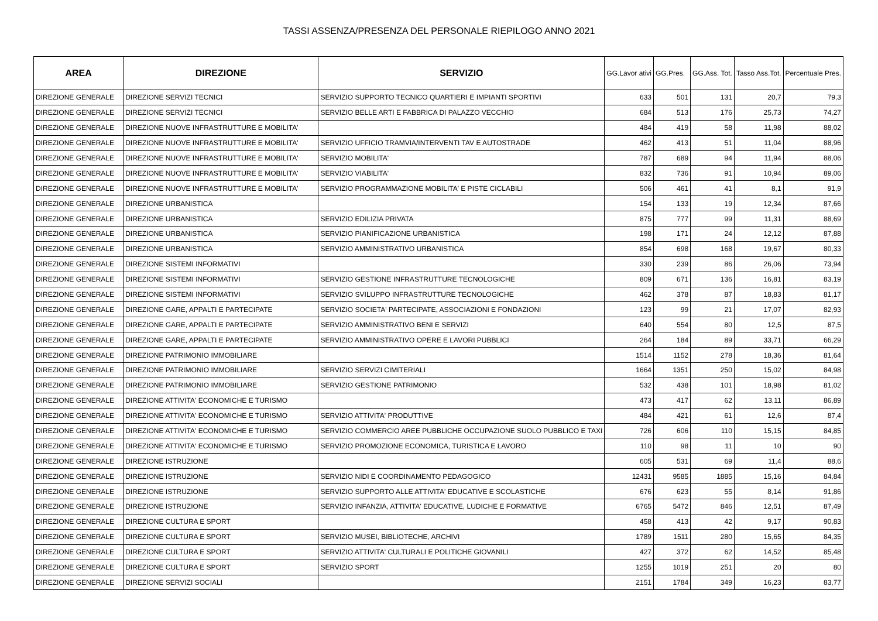TASSI ASSENZA/PRESENZA DEL PERSONALE RIEPILOGO ANNO 2021
| AREA | DIREZIONE | SERVIZIO | GG.Lavor ativi | GG.Pres. | GG.Ass. Tot. | Tasso Ass.Tot. | Percentuale Pres. |
| --- | --- | --- | --- | --- | --- | --- | --- |
| DIREZIONE GENERALE | DIREZIONE SERVIZI TECNICI | SERVIZIO SUPPORTO TECNICO QUARTIERI E IMPIANTI SPORTIVI | 633 | 501 | 131 | 20,7 | 79,3 |
| DIREZIONE GENERALE | DIREZIONE SERVIZI TECNICI | SERVIZIO BELLE ARTI E FABBRICA DI PALAZZO VECCHIO | 684 | 513 | 176 | 25,73 | 74,27 |
| DIREZIONE GENERALE | DIREZIONE NUOVE INFRASTRUTTURE E MOBILITA' | | 484 | 419 | 58 | 11,98 | 88,02 |
| DIREZIONE GENERALE | DIREZIONE NUOVE INFRASTRUTTURE E MOBILITA' | SERVIZIO UFFICIO TRAMVIA/INTERVENTI TAV E AUTOSTRADE | 462 | 413 | 51 | 11,04 | 88,96 |
| DIREZIONE GENERALE | DIREZIONE NUOVE INFRASTRUTTURE E MOBILITA' | SERVIZIO MOBILITA' | 787 | 689 | 94 | 11,94 | 88,06 |
| DIREZIONE GENERALE | DIREZIONE NUOVE INFRASTRUTTURE E MOBILITA' | SERVIZIO VIABILITA' | 832 | 736 | 91 | 10,94 | 89,06 |
| DIREZIONE GENERALE | DIREZIONE NUOVE INFRASTRUTTURE E MOBILITA' | SERVIZIO PROGRAMMAZIONE MOBILITA' E PISTE CICLABILI | 506 | 461 | 41 | 8,1 | 91,9 |
| DIREZIONE GENERALE | DIREZIONE URBANISTICA | | 154 | 133 | 19 | 12,34 | 87,66 |
| DIREZIONE GENERALE | DIREZIONE URBANISTICA | SERVIZIO EDILIZIA PRIVATA | 875 | 777 | 99 | 11,31 | 88,69 |
| DIREZIONE GENERALE | DIREZIONE URBANISTICA | SERVIZIO PIANIFICAZIONE URBANISTICA | 198 | 171 | 24 | 12,12 | 87,88 |
| DIREZIONE GENERALE | DIREZIONE URBANISTICA | SERVIZIO AMMINISTRATIVO URBANISTICA | 854 | 698 | 168 | 19,67 | 80,33 |
| DIREZIONE GENERALE | DIREZIONE SISTEMI INFORMATIVI | | 330 | 239 | 86 | 26,06 | 73,94 |
| DIREZIONE GENERALE | DIREZIONE SISTEMI INFORMATIVI | SERVIZIO GESTIONE INFRASTRUTTURE TECNOLOGICHE | 809 | 671 | 136 | 16,81 | 83,19 |
| DIREZIONE GENERALE | DIREZIONE SISTEMI INFORMATIVI | SERVIZIO SVILUPPO INFRASTRUTTURE TECNOLOGICHE | 462 | 378 | 87 | 18,83 | 81,17 |
| DIREZIONE GENERALE | DIREZIONE GARE, APPALTI E PARTECIPATE | SERVIZIO SOCIETA' PARTECIPATE, ASSOCIAZIONI E FONDAZIONI | 123 | 99 | 21 | 17,07 | 82,93 |
| DIREZIONE GENERALE | DIREZIONE GARE, APPALTI E PARTECIPATE | SERVIZIO AMMINISTRATIVO BENI E SERVIZI | 640 | 554 | 80 | 12,5 | 87,5 |
| DIREZIONE GENERALE | DIREZIONE GARE, APPALTI E PARTECIPATE | SERVIZIO AMMINISTRATIVO OPERE E LAVORI PUBBLICI | 264 | 184 | 89 | 33,71 | 66,29 |
| DIREZIONE GENERALE | DIREZIONE PATRIMONIO IMMOBILIARE | | 1514 | 1152 | 278 | 18,36 | 81,64 |
| DIREZIONE GENERALE | DIREZIONE PATRIMONIO IMMOBILIARE | SERVIZIO SERVIZI CIMITERIALI | 1664 | 1351 | 250 | 15,02 | 84,98 |
| DIREZIONE GENERALE | DIREZIONE PATRIMONIO IMMOBILIARE | SERVIZIO GESTIONE PATRIMONIO | 532 | 438 | 101 | 18,98 | 81,02 |
| DIREZIONE GENERALE | DIREZIONE ATTIVITA' ECONOMICHE E TURISMO | | 473 | 417 | 62 | 13,11 | 86,89 |
| DIREZIONE GENERALE | DIREZIONE ATTIVITA' ECONOMICHE E TURISMO | SERVIZIO ATTIVITA' PRODUTTIVE | 484 | 421 | 61 | 12,6 | 87,4 |
| DIREZIONE GENERALE | DIREZIONE ATTIVITA' ECONOMICHE E TURISMO | SERVIZIO COMMERCIO AREE PUBBLICHE OCCUPAZIONE SUOLO PUBBLICO E TAXI | 726 | 606 | 110 | 15,15 | 84,85 |
| DIREZIONE GENERALE | DIREZIONE ATTIVITA' ECONOMICHE E TURISMO | SERVIZIO PROMOZIONE ECONOMICA, TURISTICA E LAVORO | 110 | 98 | 11 | 10 | 90 |
| DIREZIONE GENERALE | DIREZIONE ISTRUZIONE | | 605 | 531 | 69 | 11,4 | 88,6 |
| DIREZIONE GENERALE | DIREZIONE ISTRUZIONE | SERVIZIO NIDI E COORDINAMENTO PEDAGOGICO | 12431 | 9585 | 1885 | 15,16 | 84,84 |
| DIREZIONE GENERALE | DIREZIONE ISTRUZIONE | SERVIZIO SUPPORTO ALLE ATTIVITA' EDUCATIVE E SCOLASTICHE | 676 | 623 | 55 | 8,14 | 91,86 |
| DIREZIONE GENERALE | DIREZIONE ISTRUZIONE | SERVIZIO INFANZIA, ATTIVITA' EDUCATIVE, LUDICHE E FORMATIVE | 6765 | 5472 | 846 | 12,51 | 87,49 |
| DIREZIONE GENERALE | DIREZIONE CULTURA E SPORT | | 458 | 413 | 42 | 9,17 | 90,83 |
| DIREZIONE GENERALE | DIREZIONE CULTURA E SPORT | SERVIZIO MUSEI, BIBLIOTECHE, ARCHIVI | 1789 | 1511 | 280 | 15,65 | 84,35 |
| DIREZIONE GENERALE | DIREZIONE CULTURA E SPORT | SERVIZIO ATTIVITA' CULTURALI E POLITICHE GIOVANILI | 427 | 372 | 62 | 14,52 | 85,48 |
| DIREZIONE GENERALE | DIREZIONE CULTURA E SPORT | SERVIZIO SPORT | 1255 | 1019 | 251 | 20 | 80 |
| DIREZIONE GENERALE | DIREZIONE SERVIZI SOCIALI | | 2151 | 1784 | 349 | 16,23 | 83,77 |